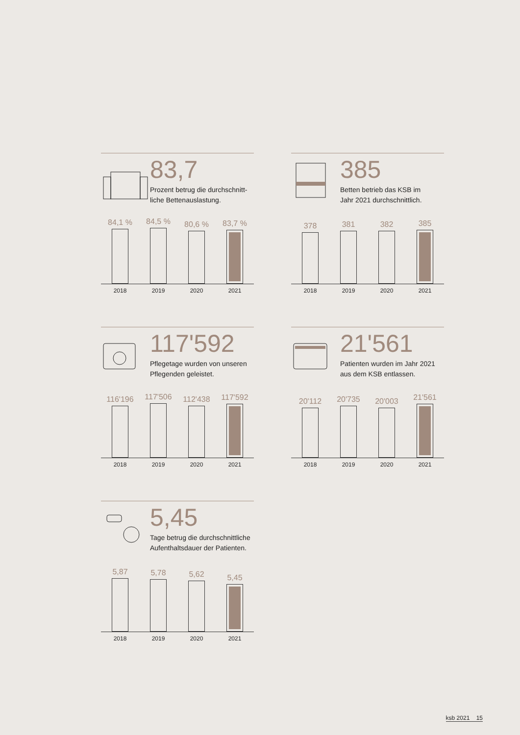83,7
Prozent betrug die durchschnitt-
liche Bettenauslastung.
84,1 %
84,5 %
80,6 %
83,7 %
2018 2019 2020 2021
385
Betten betrieb das KSB im
Jahr 2021 durchschnittlich.
378
381
382
385
2018 2019 2020 2021
117'592
Pflegetage wurden von unseren
Pflegenden geleistet.
116'196
117'506
112'438
117'592
2018 2019 2020 2021
21'561
Patienten wurden im Jahr 2021
aus dem KSB entlassen.
20'112
20'735
20'003
21'561
2018 2019 2020 2021
5,45
Tage betrug die durchschnittliche
Aufenthaltsdauer der Patienten.
5,87
5,78
5,62
5,45
2018 2019 2020 2021
ksb 2021 15